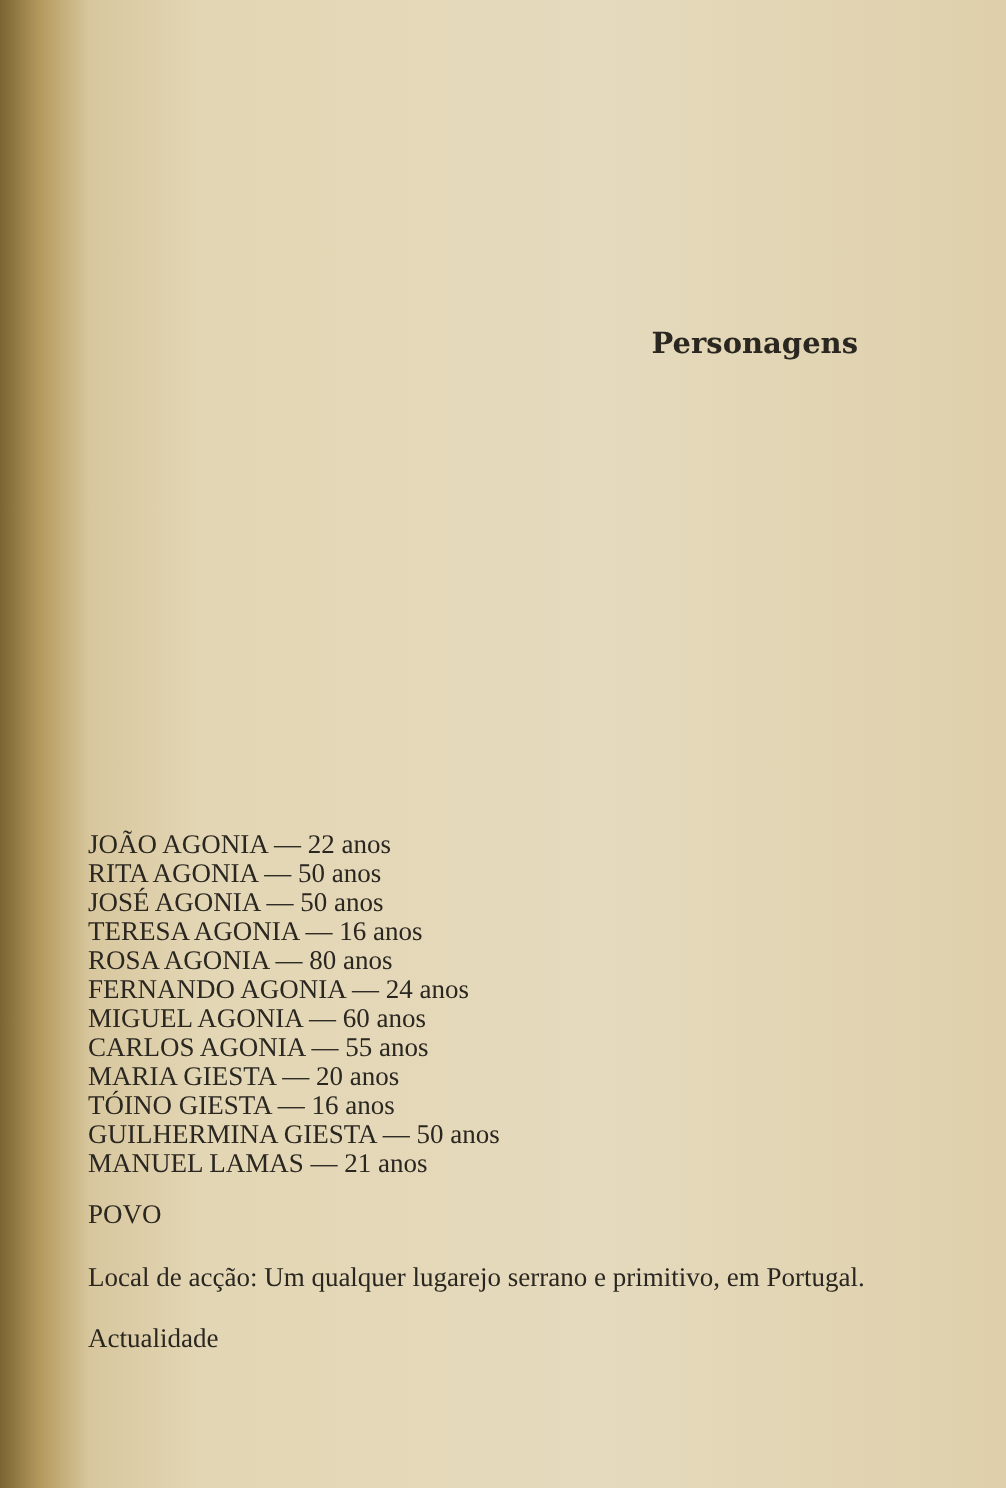Personagens
JOÃO AGONIA — 22 anos
RITA AGONIA — 50 anos
JOSÉ AGONIA — 50 anos
TERESA AGONIA — 16 anos
ROSA AGONIA — 80 anos
FERNANDO AGONIA — 24 anos
MIGUEL AGONIA — 60 anos
CARLOS AGONIA — 55 anos
MARIA GIESTA — 20 anos
TÓINO GIESTA — 16 anos
GUILHERMINA GIESTA — 50 anos
MANUEL LAMAS — 21 anos
POVO
Local de acção: Um qualquer lugarejo serrano e primitivo, em Portugal.
Actualidade